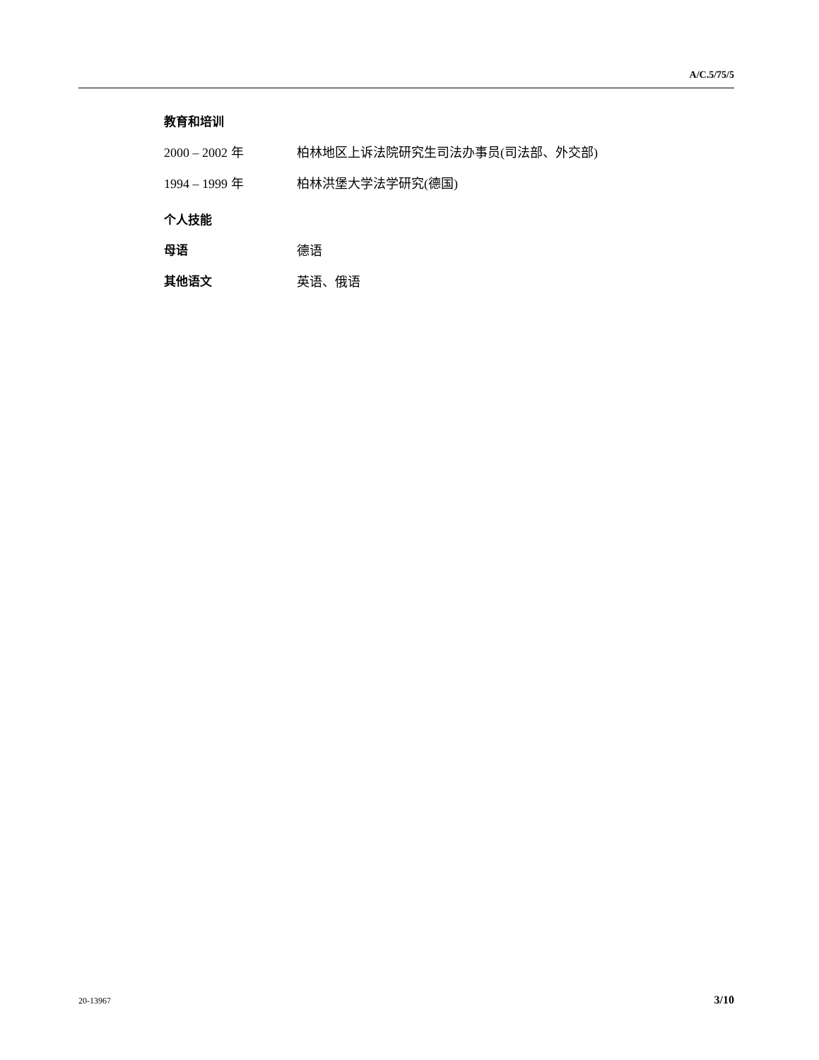A/C.5/75/5
教育和培训
2000 – 2002 年 柏林地区上诉法院研究生司法办事员(司法部、外交部)
1994 – 1999 年 柏林洪堡大学法学研究(德国)
个人技能
母语 德语
其他语文 英语、俄语
20-13967 3/10